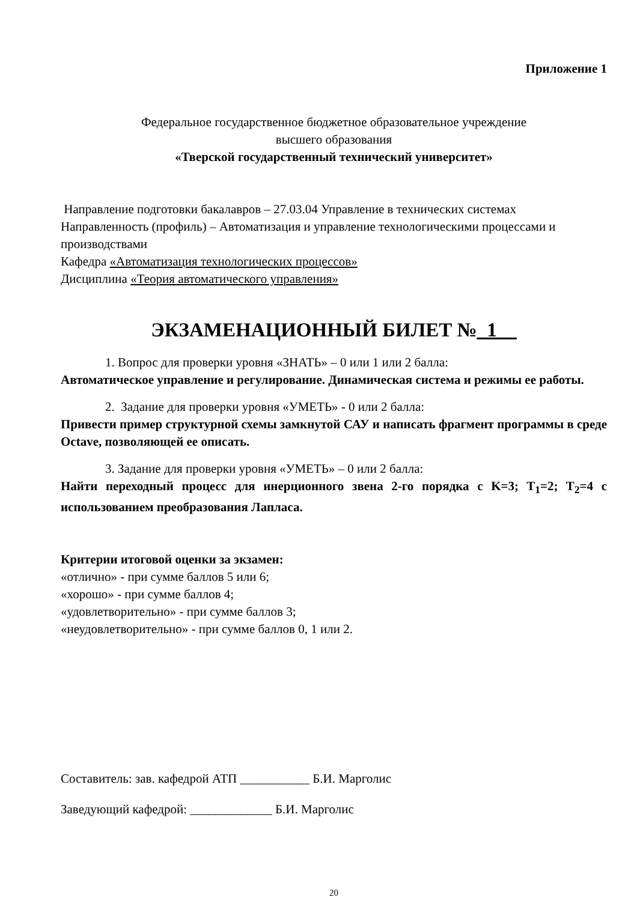Приложение 1
Федеральное государственное бюджетное образовательное учреждение
высшего образования
«Тверской государственный технический университет»
Направление подготовки бакалавров – 27.03.04 Управление в технических системах
Направленность (профиль) – Автоматизация и управление технологическими процессами и производствами
Кафедра «Автоматизация технологических процессов»
Дисциплина «Теория автоматического управления»
ЭКЗАМЕНАЦИОННЫЙ БИЛЕТ №_1__
1. Вопрос для проверки уровня «ЗНАТЬ» – 0 или 1 или 2 балла:
Автоматическое управление и регулирование. Динамическая система и режимы ее работы.
2. Задание для проверки уровня «УМЕТЬ» - 0 или 2 балла:
Привести пример структурной схемы замкнутой САУ и написать фрагмент программы в среде Octave, позволяющей ее описать.
3. Задание для проверки уровня «УМЕТЬ» – 0 или 2 балла:
Найти переходный процесс для инерционного звена 2-го порядка с K=3; T<sub>1</sub>=2; T<sub>2</sub>=4 с использованием преобразования Лапласа.
Критерии итоговой оценки за экзамен:
«отлично» - при сумме баллов 5 или 6;
«хорошо» - при сумме баллов 4;
«удовлетворительно» - при сумме баллов 3;
«неудовлетворительно» - при сумме баллов 0, 1 или 2.
Составитель: зав. кафедрой АТП ___________ Б.И. Марголис
Заведующий кафедрой: _____________ Б.И. Марголис
20